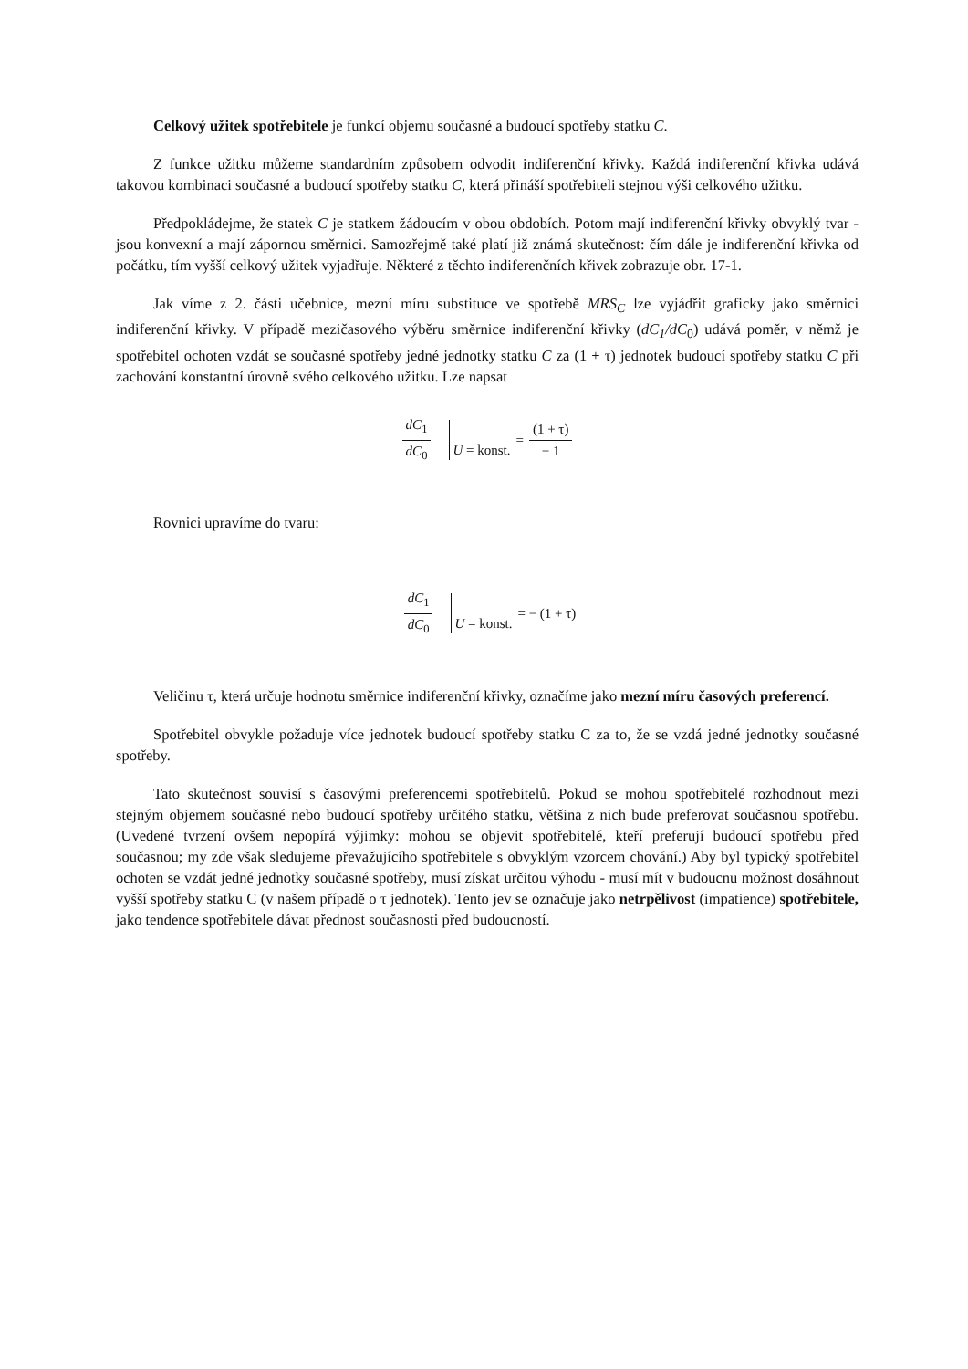Celkový užitek spotřebitele je funkcí objemu současné a budoucí spotřeby statku C.
Z funkce užitku můžeme standardním způsobem odvodit indiferenční křivky. Každá indiferenční křivka udává takovou kombinaci současné a budoucí spotřeby statku C, která přináší spotřebiteli stejnou výši celkového užitku.
Předpokládejme, že statek C je statkem žádoucím v obou obdobích. Potom mají indiferenční křivky obvyklý tvar - jsou konvexní a mají zápornou směrnici. Samozřejmě také platí již známá skutečnost: čím dále je indiferenční křivka od počátku, tím vyšší celkový užitek vyjadřuje. Některé z těchto indiferenčních křivek zobrazuje obr. 17-1.
Jak víme z 2. části učebnice, mezní míru substituce ve spotřebě MRS<sub>C</sub> lze vyjádřit graficky jako směrnici indiferenční křivky. V případě mezičasového výběru směrnice indiferenční křivky (dC<sub>1</sub>/dC<sub>0</sub>) udává poměr, v němž je spotřebitel ochoten vzdát se současné spotřeby jedné jednotky statku C za (1 + τ) jednotek budoucí spotřeby statku C při zachování konstantní úrovně svého celkového užitku. Lze napsat
dC<sub>1</sub> dC<sub>0</sub> U = konst. = (1 + τ) − 1
Rovnici upravíme do tvaru:
dC<sub>1</sub> dC<sub>0</sub> U = konst. = − (1 + τ)
Veličinu τ, která určuje hodnotu směrnice indiferenční křivky, označíme jako mezní míru časových preferencí.
Spotřebitel obvykle požaduje více jednotek budoucí spotřeby statku C za to, že se vzdá jedné jednotky současné spotřeby.
Tato skutečnost souvisí s časovými preferencemi spotřebitelů. Pokud se mohou spotřebitelé rozhodnout mezi stejným objemem současné nebo budoucí spotřeby určitého statku, většina z nich bude preferovat současnou spotřebu. (Uvedené tvrzení ovšem nepopírá výjimky: mohou se objevit spotřebitelé, kteří preferují budoucí spotřebu před současnou; my zde však sledujeme převažujícího spotřebitele s obvyklým vzorcem chování.) Aby byl typický spotřebitel ochoten se vzdát jedné jednotky současné spotřeby, musí získat určitou výhodu - musí mít v budoucnu možnost dosáhnout vyšší spotřeby statku C (v našem případě o τ jednotek). Tento jev se označuje jako netrpělivost (impatience) spotřebitele, jako tendence spotřebitele dávat přednost současnosti před budoucností.